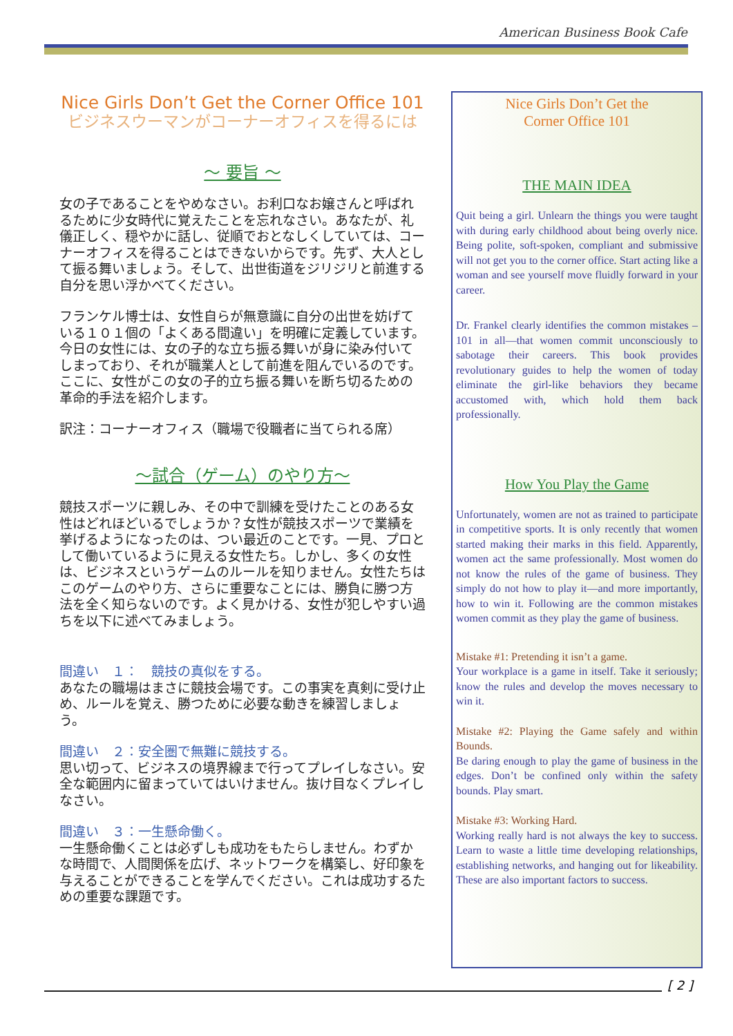American Business Book Cafe
Nice Girls Don’t Get the Corner Office 101
ビジネスウーマンがコーナーオフィスを得るには
～ 要旨 ～
女の子であることをやめなさい。お利口なお嬢さんと呼ばれるために少女時代に覚えたことを忘れなさい。あなたが、礼儀正しく、穏やかに話し、従順でおとなしくしていては、コーナーオフィスを得ることはできないからです。先ず、大人として振る舞いましょう。そして、出世街道をジリジリと前進する自分を思い浮かべてください。
フランケル博士は、女性自らが無意識に自分の出世を妨げている１０１個の「よくある間違い」を明確に定義しています。今日の女性には、女の子的な立ち振る舞いが身に染み付いてしまっており、それが職業人として前進を阻んでいるのです。ここに、女性がこの女の子的立ち振る舞いを断ち切るための革命的手法を紹介します。
訳注：コーナーオフィス（職場で役職者に当てられる席）
～試合（ゲーム）のやり方～
競技スポーツに親しみ、その中で訓練を受けたことのある女性はどれほどいるでしょうか？女性が競技スポーツで業績を挙げるようになったのは、つい最近のことです。一見、プロとして働いているように見える女性たち。しかし、多くの女性は、ビジネスというゲームのルールを知りません。女性たちはこのゲームのやり方、さらに重要なことには、勝負に勝つ方法を全く知らないのです。よく見かける、女性が犯しやすい過ちを以下に述べてみましょう。
間違い　１：　競技の真似をする。
あなたの職場はまさに競技会場です。この事実を真剣に受け止め、ルールを覚え、勝つために必要な動きを練習しましょう。
間違い　２：安全圏で無難に競技する。
思い切って、ビジネスの境界線まで行ってプレイしなさい。安全な範囲内に留まっていてはいけません。抜け目なくプレイしなさい。
間違い　３：一生懸命働く。
一生懸命働くことは必ずしも成功をもたらしません。わずかな時間で、人間関係を広げ、ネットワークを構築し、好印象を与えることができることを学んでください。これは成功するための重要な課題です。
Nice Girls Don’t Get the
Corner Office 101
THE MAIN IDEA
Quit being a girl. Unlearn the things you were taught with during early childhood about being overly nice. Being polite, soft-spoken, compliant and submissive will not get you to the corner office. Start acting like a woman and see yourself move fluidly forward in your career.
Dr. Frankel clearly identifies the common mistakes –101 in all—that women commit unconsciously to sabotage their careers. This book provides revolutionary guides to help the women of today eliminate the girl-like behaviors they became accustomed with, which hold them back professionally.
How You Play the Game
Unfortunately, women are not as trained to participate in competitive sports. It is only recently that women started making their marks in this field. Apparently, women act the same professionally. Most women do not know the rules of the game of business. They simply do not how to play it—and more importantly, how to win it. Following are the common mistakes women commit as they play the game of business.
Mistake #1: Pretending it isn’t a game.
Your workplace is a game in itself. Take it seriously; know the rules and develop the moves necessary to win it.
Mistake #2: Playing the Game safely and within Bounds.
Be daring enough to play the game of business in the edges. Don’t be confined only within the safety bounds. Play smart.
Mistake #3: Working Hard.
Working really hard is not always the key to success. Learn to waste a little time developing relationships, establishing networks, and hanging out for likeability. These are also important factors to success.
[ 2 ]